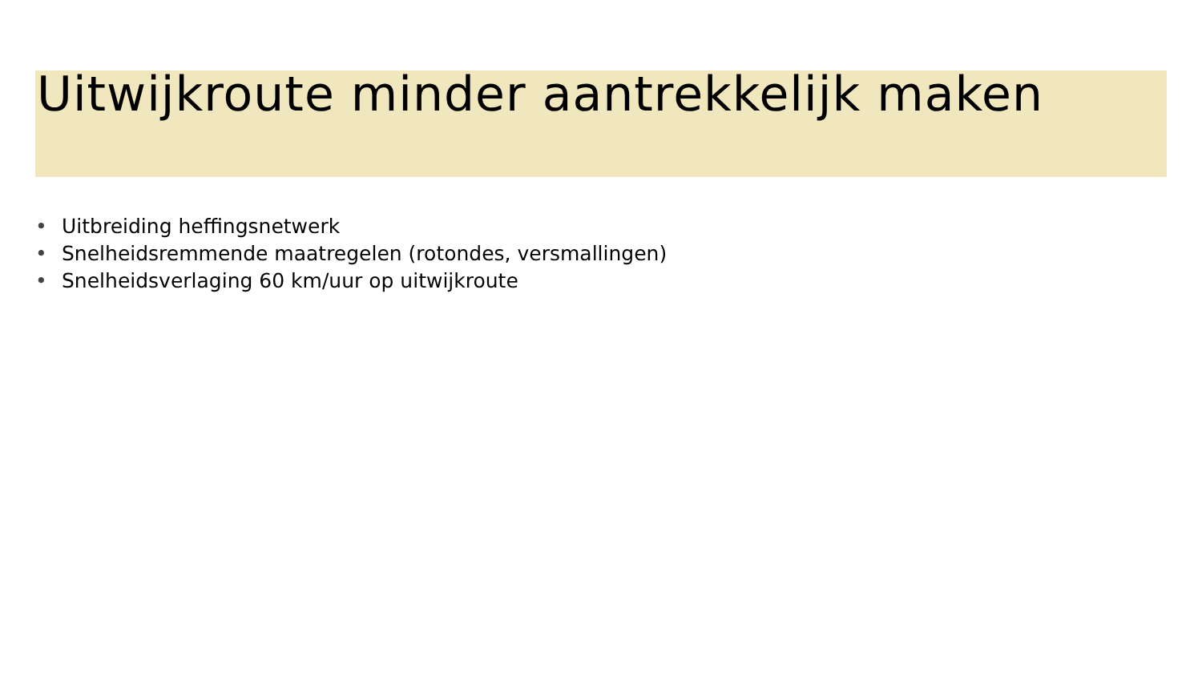Uitwijkroute minder aantrekkelijk maken
• Uitbreiding heffingsnetwerk
• Snelheidsremmende maatregelen (rotondes, versmallingen)
• Snelheidsverlaging 60 km/uur op uitwijkroute